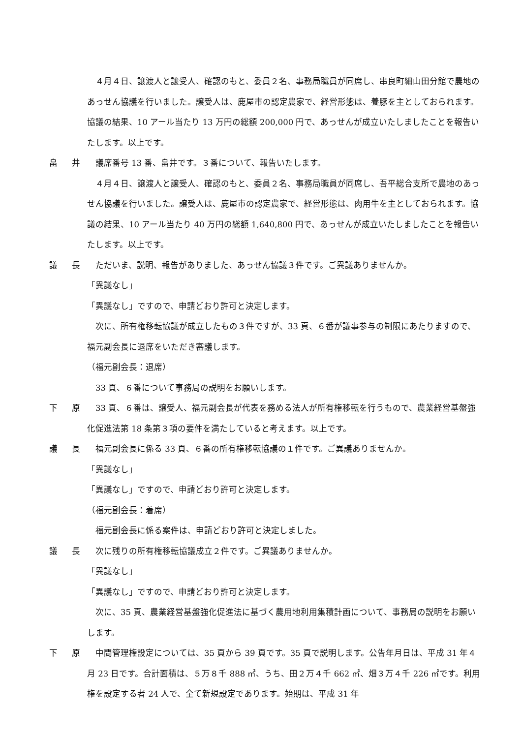４月４日、譲渡人と譲受人、確認のもと、委員２名、事務局職員が同席し、串良町細山田分館で農地のあっせん協議を行いました。譲受人は、鹿屋市の認定農家で、経営形態は、養豚を主としておられます。協議の結果、10 アール当たり 13 万円の総額 200,000 円で、あっせんが成立いたしましたことを報告いたします。以上です。
畠 井
　議席番号 13 番、畠井です。３番について、報告いたします。
　４月４日、譲渡人と譲受人、確認のもと、委員２名、事務局職員が同席し、吾平総合支所で農地のあっせん協議を行いました。譲受人は、鹿屋市の認定農家で、経営形態は、肉用牛を主としておられます。協議の結果、10 アール当たり 40 万円の総額 1,640,800 円で、あっせんが成立いたしましたことを報告いたします。以上です。
議 長
　ただいま、説明、報告がありました、あっせん協議３件です。ご異議ありませんか。
「異議なし」
「異議なし」ですので、申請どおり許可と決定します。
　次に、所有権移転協議が成立したもの３件ですが、33 頁、６番が議事参与の制限にあたりますので、福元副会長に退席をいただき審議します。
（福元副会長：退席）
　33 頁、６番について事務局の説明をお願いします。
下 原
　33 頁、６番は、譲受人、福元副会長が代表を務める法人が所有権移転を行うもので、農業経営基盤強化促進法第 18 条第３項の要件を満たしていると考えます。以上です。
議 長
　福元副会長に係る 33 頁、６番の所有権移転協議の１件です。ご異議ありませんか。
「異議なし」
「異議なし」ですので、申請どおり許可と決定します。
（福元副会長：着席）
　福元副会長に係る案件は、申請どおり許可と決定しました。
議 長
　次に残りの所有権移転協議成立２件です。ご異議ありませんか。
「異議なし」
「異議なし」ですので、申請どおり許可と決定します。
　次に、35 頁、農業経営基盤強化促進法に基づく農用地利用集積計画について、事務局の説明をお願いします。
下 原
　中間管理権設定については、35 頁から 39 頁です。35 頁で説明します。公告年月日は、平成 31 年４月 23 日です。合計面積は、５万８千 888 ㎡、うち、田２万４千 662 ㎡、畑３万４千 226 ㎡です。利用権を設定する者 24 人で、全て新規設定であります。始期は、平成 31 年